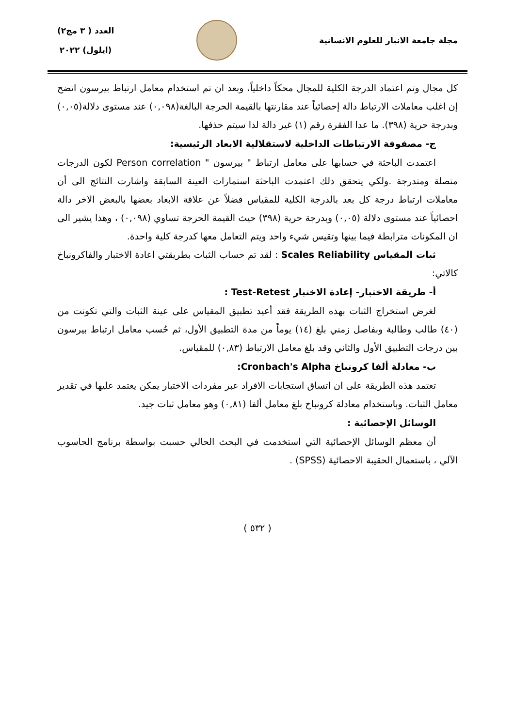مجلة جامعة الانبار للعلوم الانسانية
العدد ( ٣ مج٢)
(ايلول) ٢٠٢٢
كل مجال وتم اعتماد الدرجة الكلية للمجال محكاً داخلياً، وبعد ان تم استخدام معامل ارتباط بيرسون اتضح إن اغلب معاملات الارتباط دالة إحصائياً عند مقارنتها بالقيمة الحرجة البالغة(٠,٠٩٨) عند مستوى دلالة(٠,٠٥) وبدرجة حرية (٣٩٨). ما عدا الفقرة رقم (١) غير دالة لذا سيتم حذفها.
ج- مصفوفة الارتباطات الداخلية لاستقلالية الابعاد الرئيسية:
اعتمدت الباحثة في حسابها على معامل ارتباط " بيرسون " Person correlation لكون الدرجات متصلة ومتدرجة .ولكي يتحقق ذلك اعتمدت الباحثة استمارات العينة السابقة واشارت النتائج الى أن معاملات ارتباط درجة كل بعد بالدرجة الكلية للمقياس فضلاً عن علاقة الابعاد بعضها بالبعض الاخر دالة احصائياً عند مستوى دلالة (٠,٠٥) وبدرجة حرية (٣٩٨) حيث القيمة الحرجة تساوي (٠,٠٩٨) ، وهذا يشير الى ان المكونات مترابطة فيما بينها وتقيس شيء واحد ويتم التعامل معها كدرجة كلية واحدة.
ثبات المقياس Scales Reliability : لقد تم حساب الثبات بطريقتي اعادة الاختبار والفاكرونباخ كالاتي:
أ- طريقة الاختبار- إعادة الاختبار Test-Retest :
لغرض استخراج الثبات بهذه الطريقة فقد أعيد تطبيق المقياس على عينة الثبات والتي تكونت من (٤٠) طالب وطالبة وبفاصل زمني بلغ (١٤) يوماً من مدة التطبيق الأول، ثم حُسب معامل ارتباط بيرسون بين درجات التطبيق الأول والثاني وقد بلغ معامل الارتباط (٠,٨٣) للمقياس.
ب- معادلة ألفا كرونباخ Cronbach's Alpha:
تعتمد هذه الطريقة على ان اتساق استجابات الافراد عبر مفردات الاختبار يمكن يعتمد عليها في تقدير معامل الثبات. وباستخدام معادلة كرونباخ بلغ معامل ألفا (٠,٨١) وهو معامل ثبات جيد.
الوسائل الإحصائية :
أن معظم الوسائل الإحصائية التي استخدمت في البحث الحالي حسبت بواسطة برنامج الحاسوب الآلي ، باستعمال الحقيبة الاحصائية (SPSS) .
( ٥٣٢ )